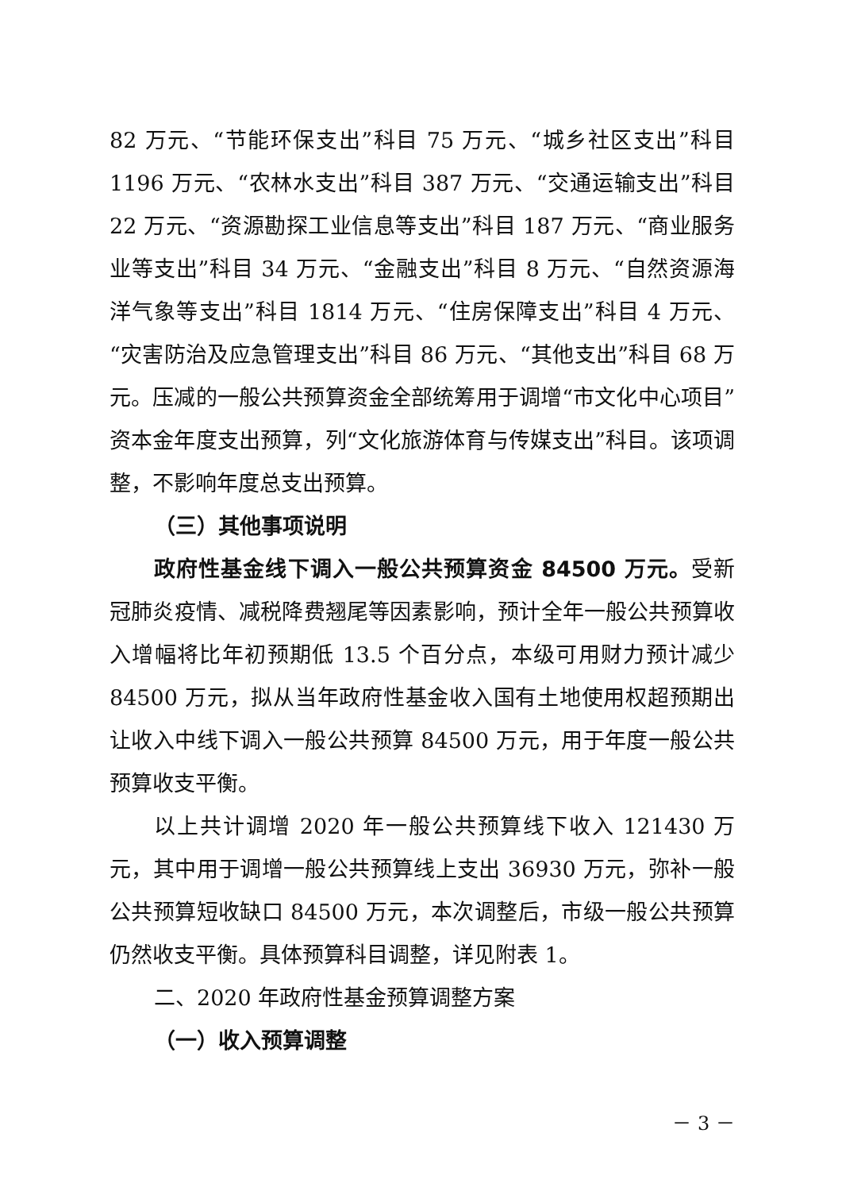82 万元、“节能环保支出”科目 75 万元、“城乡社区支出”科目 1196 万元、“农林水支出”科目 387 万元、“交通运输支出”科目 22 万元、“资源勘探工业信息等支出”科目 187 万元、“商业服务业等支出”科目 34 万元、“金融支出”科目 8 万元、“自然资源海洋气象等支出”科目 1814 万元、“住房保障支出”科目 4 万元、“灾害防治及应急管理支出”科目 86 万元、“其他支出”科目 68 万元。压减的一般公共预算资金全部统筹用于调增“市文化中心项目”资本金年度支出预算，列“文化旅游体育与传媒支出”科目。该项调整，不影响年度总支出预算。
（三）其他事项说明
政府性基金线下调入一般公共预算资金 84500 万元。受新冠肺炎疫情、减税降费翘尾等因素影响，预计全年一般公共预算收入增幅将比年初预期低 13.5 个百分点，本级可用财力预计减少 84500 万元，拟从当年政府性基金收入国有土地使用权超预期出让收入中线下调入一般公共预算 84500 万元，用于年度一般公共预算收支平衡。
以上共计调增 2020 年一般公共预算线下收入 121430 万元，其中用于调增一般公共预算线上支出 36930 万元，弥补一般公共预算短收缺口 84500 万元，本次调整后，市级一般公共预算仍然收支平衡。具体预算科目调整，详见附表 1。
二、2020 年政府性基金预算调整方案
（一）收入预算调整
－ 3 －